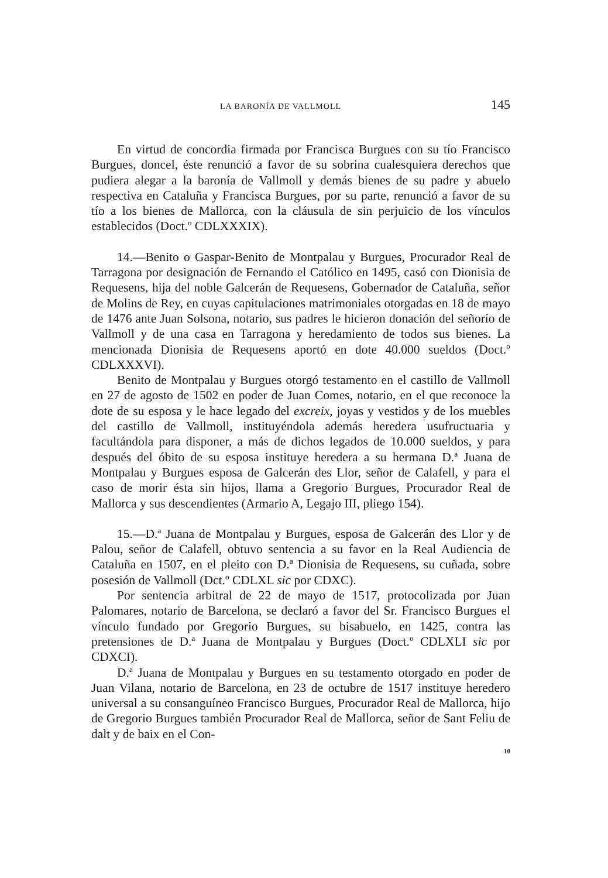LA BARONÍA DE VALLMOLL 145
En virtud de concordia firmada por Francisca Burgues con su tío Francisco Burgues, doncel, éste renunció a favor de su sobrina cualesquiera derechos que pudiera alegar a la baronía de Vallmoll y demás bienes de su padre y abuelo respectiva en Cataluña y Francisca Burgues, por su parte, renunció a favor de su tío a los bienes de Mallorca, con la cláusula de sin perjuicio de los vínculos establecidos (Doct.º CDLXXXIX).
14.—Benito o Gaspar-Benito de Montpalau y Burgues, Procurador Real de Tarragona por designación de Fernando el Católico en 1495, casó con Dionisia de Requesens, hija del noble Galcerán de Requesens, Gobernador de Cataluña, señor de Molins de Rey, en cuyas capitulaciones matrimoniales otorgadas en 18 de mayo de 1476 ante Juan Solsona, notario, sus padres le hicieron donación del señorío de Vallmoll y de una casa en Tarragona y heredamiento de todos sus bienes. La mencionada Dionisia de Requesens aportó en dote 40.000 sueldos (Doct.º CDLXXXVI).
Benito de Montpalau y Burgues otorgó testamento en el castillo de Vallmoll en 27 de agosto de 1502 en poder de Juan Comes, notario, en el que reconoce la dote de su esposa y le hace legado del excreix, joyas y vestidos y de los muebles del castillo de Vallmoll, instituyéndola además heredera usufructuaria y facultándola para disponer, a más de dichos legados de 10.000 sueldos, y para después del óbito de su esposa instituye heredera a su hermana D.ª Juana de Montpalau y Burgues esposa de Galcerán des Llor, señor de Calafell, y para el caso de morir ésta sin hijos, llama a Gregorio Burgues, Procurador Real de Mallorca y sus descendientes (Armario A, Legajo III, pliego 154).
15.—D.ª Juana de Montpalau y Burgues, esposa de Galcerán des Llor y de Palou, señor de Calafell, obtuvo sentencia a su favor en la Real Audiencia de Cataluña en 1507, en el pleito con D.ª Dionisia de Requesens, su cuñada, sobre posesión de Vallmoll (Dct.º CDLXL sic por CDXC).
Por sentencia arbitral de 22 de mayo de 1517, protocolizada por Juan Palomares, notario de Barcelona, se declaró a favor del Sr. Francisco Burgues el vínculo fundado por Gregorio Burgues, su bisabuelo, en 1425, contra las pretensiones de D.ª Juana de Montpalau y Burgues (Doct.º CDLXLI sic por CDXCI).
D.ª Juana de Montpalau y Burgues en su testamento otorgado en poder de Juan Vilana, notario de Barcelona, en 23 de octubre de 1517 instituye heredero universal a su consanguíneo Francisco Burgues, Procurador Real de Mallorca, hijo de Gregorio Burgues también Procurador Real de Mallorca, señor de Sant Feliu de dalt y de baix en el Con-
10